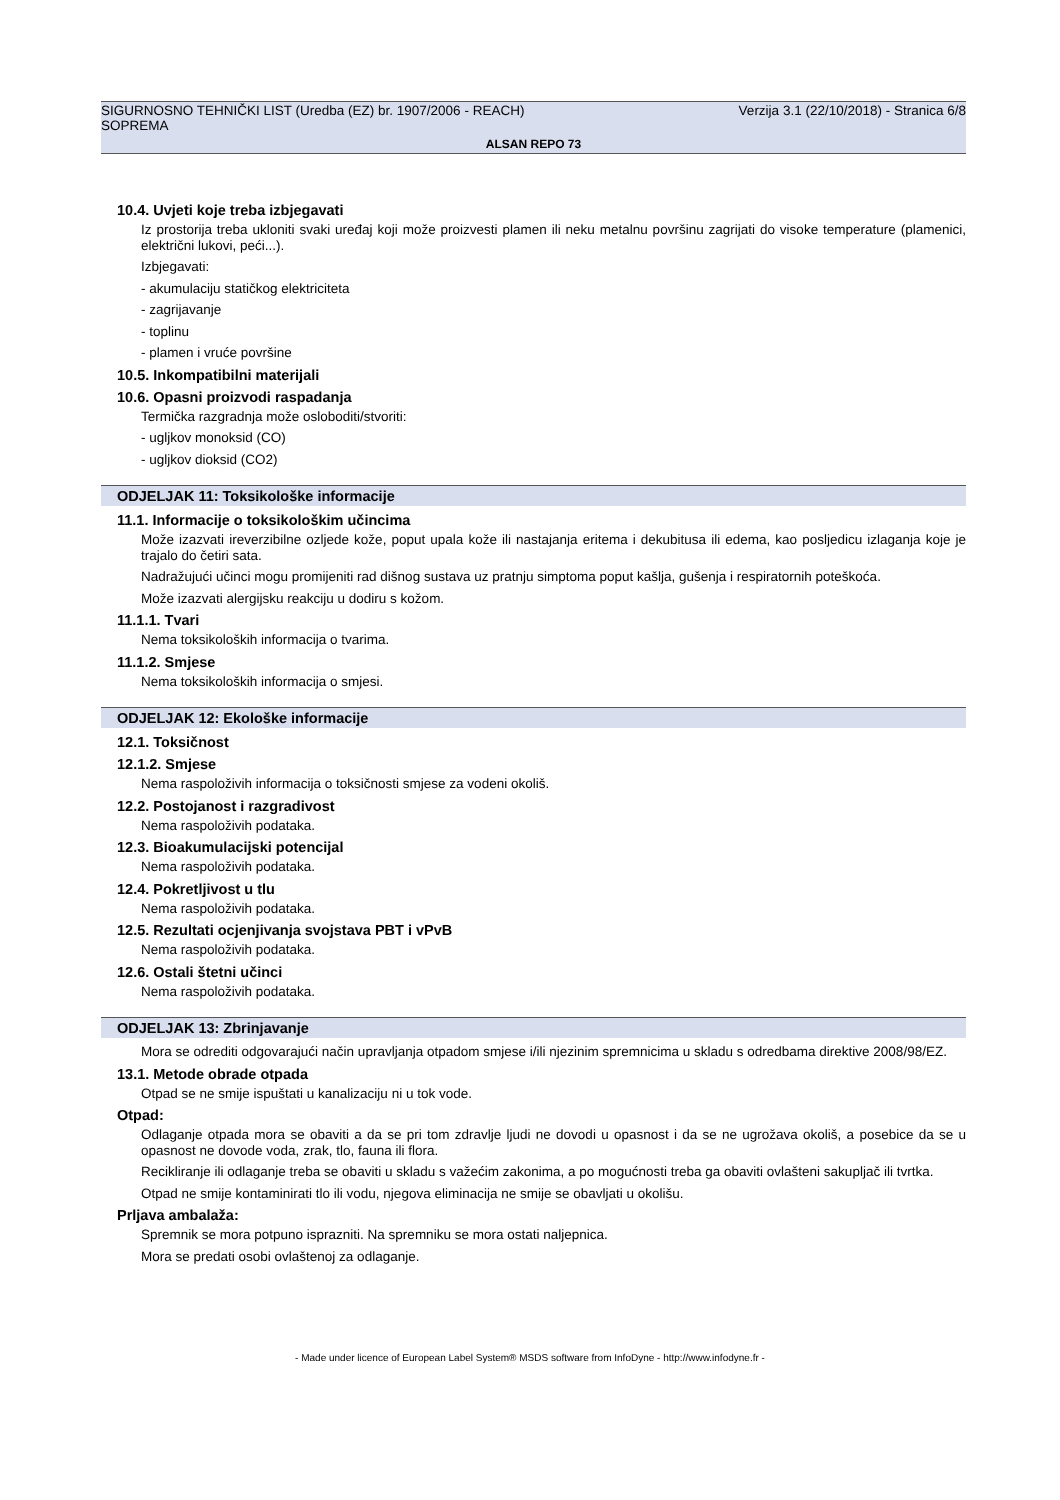SIGURNOSNO TEHNIČKI LIST (Uredba (EZ) br. 1907/2006 - REACH) Verzija 3.1 (22/10/2018) - Stranica 6/8
SOPREMA
ALSAN REPO 73
10.4. Uvjeti koje treba izbjegavati
Iz prostorija treba ukloniti svaki uređaj koji može proizvesti plamen ili neku metalnu površinu zagrijati do visoke temperature (plamenici, električni lukovi, peći...).
Izbjegavati:
- akumulaciju statičkog elektriciteta
- zagrijavanje
- toplinu
- plamen i vruće površine
10.5. Inkompatibilni materijali
10.6. Opasni proizvodi raspadanja
Termička razgradnja može osloboditi/stvoriti:
- ugljkov monoksid (CO)
- ugljkov dioksid (CO2)
ODJELJAK 11: Toksikološke informacije
11.1. Informacije o toksikološkim učincima
Može izazvati ireverzibilne ozljede kože, poput upala kože ili nastajanja eritema i dekubitusa ili edema, kao posljedicu izlaganja koje je trajalo do četiri sata.
Nadražujući učinci mogu promijeniti rad dišnog sustava uz pratnju simptoma poput kašlja, gušenja i respiratornih poteškoća.
Može izazvati alergijsku reakciju u dodiru s kožom.
11.1.1. Tvari
Nema toksikoloških informacija o tvarima.
11.1.2. Smjese
Nema toksikoloških informacija o smjesi.
ODJELJAK 12: Ekološke informacije
12.1. Toksičnost
12.1.2. Smjese
Nema raspoloživih informacija o toksičnosti smjese za vodeni okoliš.
12.2. Postojanost i razgradivost
Nema raspoloživih podataka.
12.3. Bioakumulacijski potencijal
Nema raspoloživih podataka.
12.4. Pokretljivost u tlu
Nema raspoloživih podataka.
12.5. Rezultati ocjenjivanja svojstava PBT i vPvB
Nema raspoloživih podataka.
12.6. Ostali štetni učinci
Nema raspoloživih podataka.
ODJELJAK 13: Zbrinjavanje
Mora se odrediti odgovarajući način upravljanja otpadom smjese i/ili njezinim spremnicima u skladu s odredbama direktive 2008/98/EZ.
13.1. Metode obrade otpada
Otpad se ne smije ispuštati u kanalizaciju ni u tok vode.
Otpad:
Odlaganje otpada mora se obaviti a da se pri tom zdravlje ljudi ne dovodi u opasnost i da se ne ugrožava okoliš, a posebice da se u opasnost ne dovode voda, zrak, tlo, fauna ili flora.
Recikliranje ili odlaganje treba se obaviti u skladu s važećim zakonima, a po mogućnosti treba ga obaviti ovlašteni sakupljač ili tvrtka.
Otpad ne smije kontaminirati tlo ili vodu, njegova eliminacija ne smije se obavljati u okolišu.
Prljava ambalaža:
Spremnik se mora potpuno isprazniti. Na spremniku se mora ostati naljepnica.
Mora se predati osobi ovlaštenoj za odlaganje.
- Made under licence of European Label System® MSDS software from InfoDyne - http://www.infodyne.fr -